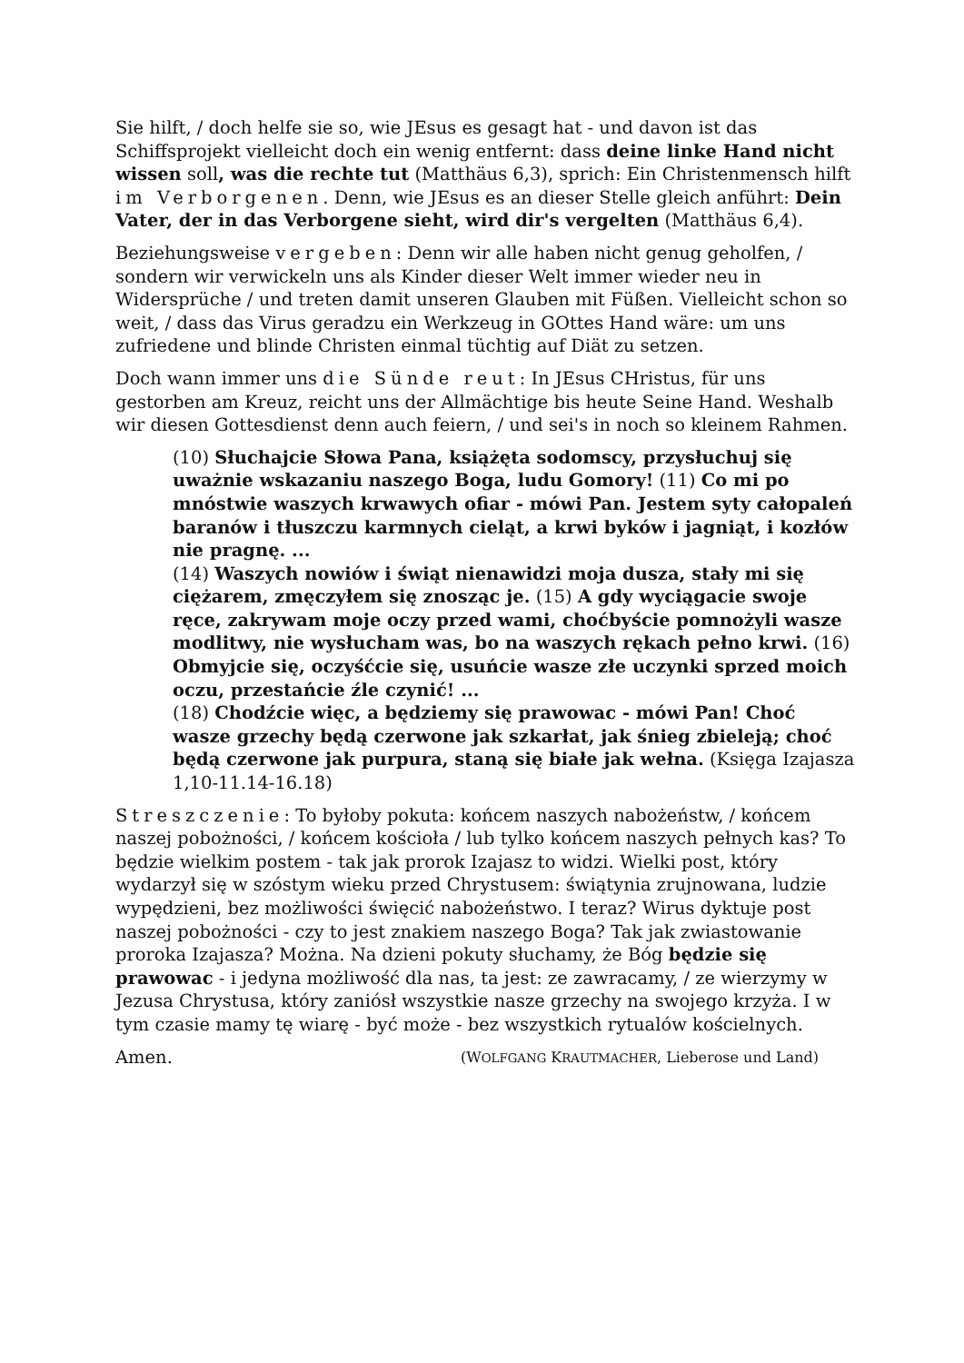Sie hilft, / doch helfe sie so, wie JEsus es gesagt hat - und davon ist das Schiffsprojekt vielleicht doch ein wenig entfernt: dass deine linke Hand nicht wissen soll, was die rechte tut (Matthäus 6,3), sprich: Ein Christenmensch hilft im Verborgenen. Denn, wie JEsus es an dieser Stelle gleich anführt: Dein Vater, der in das Verborgene sieht, wird dir's vergelten (Matthäus 6,4).
Beziehungsweise vergeben: Denn wir alle haben nicht genug geholfen, / sondern wir verwickeln uns als Kinder dieser Welt immer wieder neu in Widersprüche / und treten damit unseren Glauben mit Füßen. Vielleicht schon so weit, / dass das Virus geradzu ein Werkzeug in GOttes Hand wäre: um uns zufriedene und blinde Christen einmal tüchtig auf Diät zu setzen.
Doch wann immer uns die Sünde reut: In JEsus CHristus, für uns gestorben am Kreuz, reicht uns der Allmächtige bis heute Seine Hand. Weshalb wir diesen Gottesdienst denn auch feiern, / und sei's in noch so kleinem Rahmen.
(10) Słuchajcie Słowa Pana, książęta sodomscy, przysłuchuj się uważnie wskazaniu naszego Boga, ludu Gomory! (11) Co mi po mnóstwie waszych krwawych ofiar - mówi Pan. Jestem syty całopaleń baranów i tłuszczu karmnych cieląt, a krwi byków i jagniąt, i kozłów nie pragnę. ...
(14) Waszych nowiów i świąt nienawidzi moja dusza, stały mi się ciężarem, zmęczyłem się znosząc je. (15) A gdy wyciągacie swoje ręce, zakrywam moje oczy przed wami, choćbyście pomnożyli wasze modlitwy, nie wysłucham was, bo na waszych rękach pełno krwi. (16) Obmyjcie się, oczyśćcie się, usuńcie wasze złe uczynki sprzed moich oczu, przestańcie źle czynić! ...
(18) Chodźcie więc, a będziemy się prawowac - mówi Pan! Choć wasze grzechy będą czerwone jak szkarłat, jak śnieg zbieleją; choć będą czerwone jak purpura, staną się białe jak wełna. (Księga Izajasza 1,10-11.14-16.18)
Streszczenie: To byłoby pokuta: końcem naszych nabożeństw, / końcem naszej pobożności, / końcem kościoła / lub tylko końcem naszych pełnych kas? To będzie wielkim postem - tak jak prorok Izajasz to widzi. Wielki post, który wydarzył się w szóstym wieku przed Chrystusem: świątynia zrujnowana, ludzie wypędzieni, bez możliwości święcić nabożeństwo. I teraz? Wirus dyktuje post naszej pobożności - czy to jest znakiem naszego Boga? Tak jak zwiastowanie proroka Izajasza? Można. Na dzieni pokuty słuchamy, że Bóg będzie się prawowac - i jedyna możliwość dla nas, ta jest: ze zawracamy, / ze wierzymy w Jezusa Chrystusa, który zaniósł wszystkie nasze grzechy na swojego krzyża. I w tym czasie mamy tę wiarę - być może - bez wszystkich rytualów kościelnych.
Amen. (WOLFGANG KRAUTMACHER, Lieberose und Land)